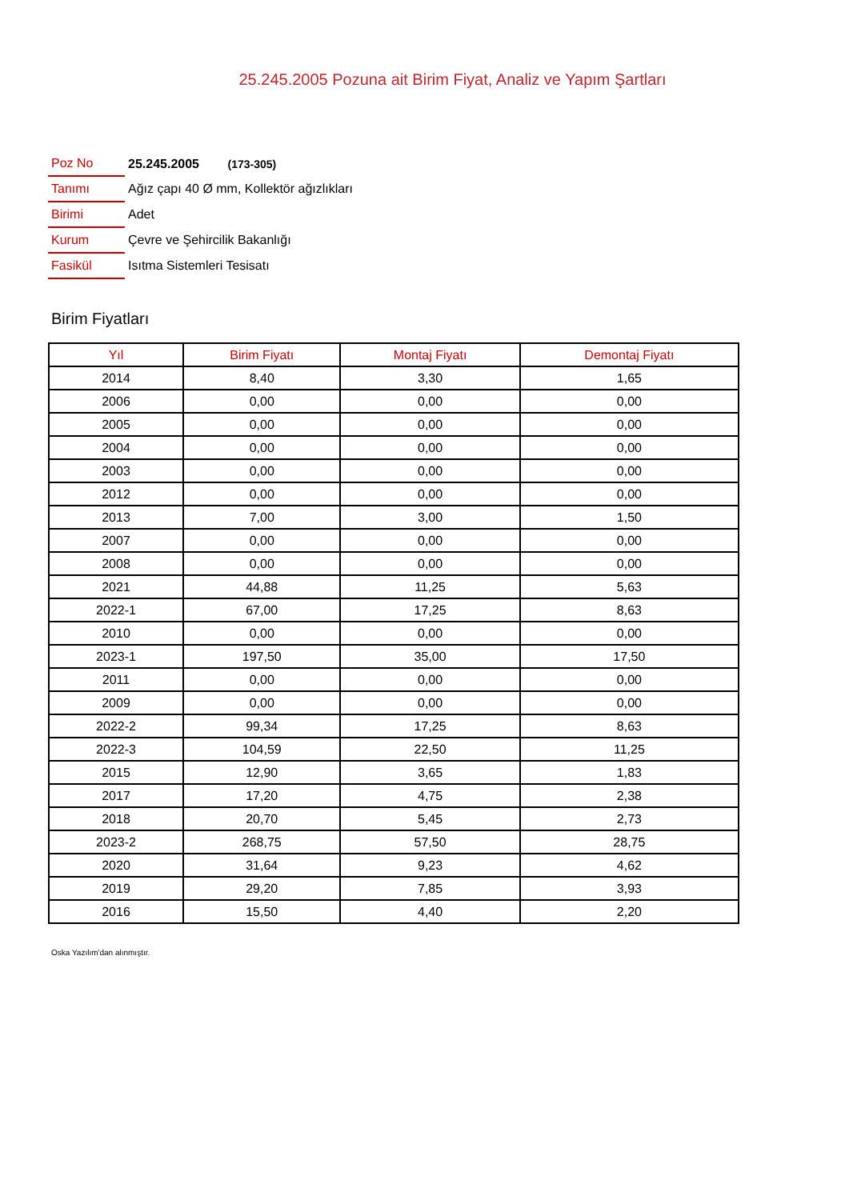25.245.2005 Pozuna ait Birim Fiyat, Analiz ve Yapım Şartları
| Poz No | 25.245.2005 (173-305) |
| Tanımı | Ağız çapı 40 Ø mm, Kollektör ağızlıkları |
| Birimi | Adet |
| Kurum | Çevre ve Şehircilik Bakanlığı |
| Fasikül | Isıtma Sistemleri Tesisatı |
Birim Fiyatları
| Yıl | Birim Fiyatı | Montaj Fiyatı | Demontaj Fiyatı |
| --- | --- | --- | --- |
| 2014 | 8,40 | 3,30 | 1,65 |
| 2006 | 0,00 | 0,00 | 0,00 |
| 2005 | 0,00 | 0,00 | 0,00 |
| 2004 | 0,00 | 0,00 | 0,00 |
| 2003 | 0,00 | 0,00 | 0,00 |
| 2012 | 0,00 | 0,00 | 0,00 |
| 2013 | 7,00 | 3,00 | 1,50 |
| 2007 | 0,00 | 0,00 | 0,00 |
| 2008 | 0,00 | 0,00 | 0,00 |
| 2021 | 44,88 | 11,25 | 5,63 |
| 2022-1 | 67,00 | 17,25 | 8,63 |
| 2010 | 0,00 | 0,00 | 0,00 |
| 2023-1 | 197,50 | 35,00 | 17,50 |
| 2011 | 0,00 | 0,00 | 0,00 |
| 2009 | 0,00 | 0,00 | 0,00 |
| 2022-2 | 99,34 | 17,25 | 8,63 |
| 2022-3 | 104,59 | 22,50 | 11,25 |
| 2015 | 12,90 | 3,65 | 1,83 |
| 2017 | 17,20 | 4,75 | 2,38 |
| 2018 | 20,70 | 5,45 | 2,73 |
| 2023-2 | 268,75 | 57,50 | 28,75 |
| 2020 | 31,64 | 9,23 | 4,62 |
| 2019 | 29,20 | 7,85 | 3,93 |
| 2016 | 15,50 | 4,40 | 2,20 |
Oska Yazılım'dan alınmıştır.